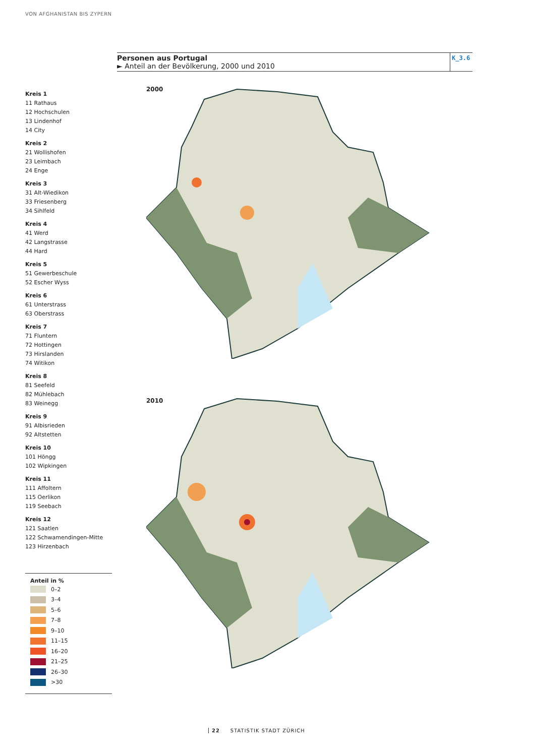VON AFGHANISTAN BIS ZYPERN
Personen aus Portugal
► Anteil an der Bevölkerung, 2000 und 2010
K_3.6
Kreis 1
11 Rathaus
12 Hochschulen
13 Lindenhof
14 City
Kreis 2
21 Wollishofen
23 Leimbach
24 Enge
Kreis 3
31 Alt-Wiedikon
33 Friesenberg
34 Sihlfeld
Kreis 4
41 Werd
42 Langstrasse
44 Hard
Kreis 5
51 Gewerbeschule
52 Escher Wyss
Kreis 6
61 Unterstrass
63 Oberstrass
Kreis 7
71 Fluntern
72 Hottingen
73 Hirslanden
74 Witikon
Kreis 8
81 Seefeld
82 Mühlebach
83 Weinegg
Kreis 9
91 Albisrieden
92 Altstetten
Kreis 10
101 Höngg
102 Wipkingen
Kreis 11
111 Affoltern
115 Oerlikon
119 Seebach
Kreis 12
121 Saatlen
122 Schwamendingen-Mitte
123 Hirzenbach
2000
2010
Anteil in %
0–2
3–4
5–6
7–8
9–10
11–15
16–20
21–25
26–30
>30
22 STATISTIK STADT ZÜRICH